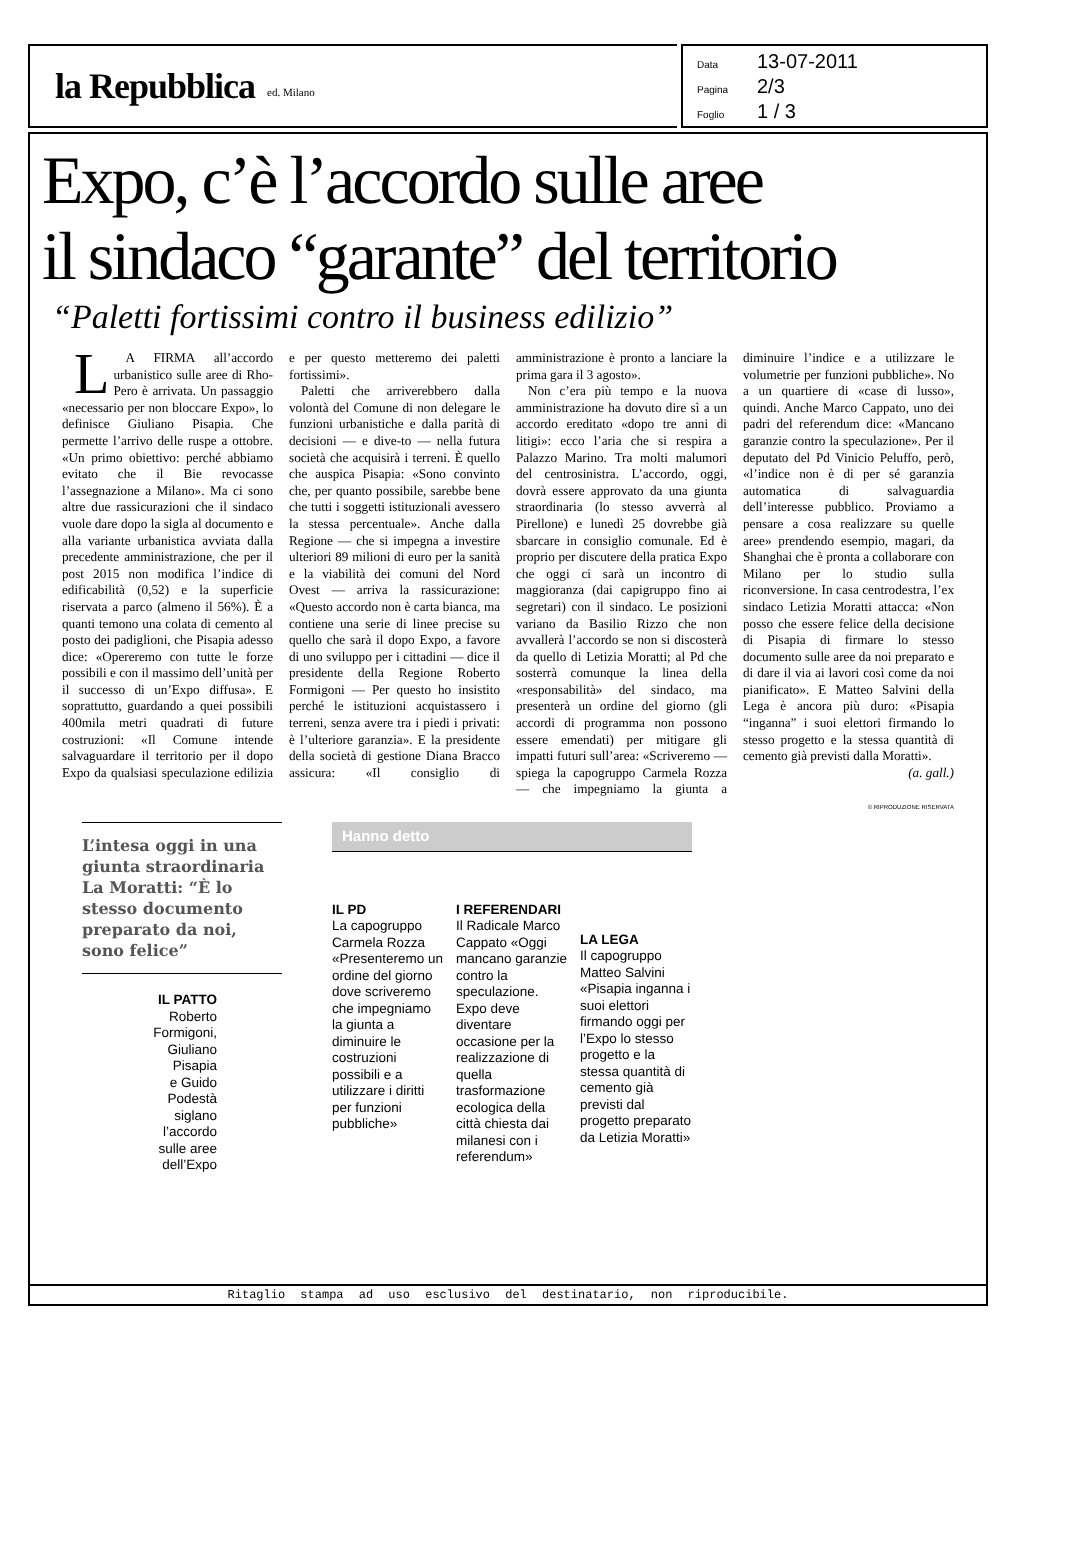la Repubblica ed. Milano
Data 13-07-2011
Pagina 2/3
Foglio 1 / 3
Expo, c’è l’accordo sulle aree
il sindaco “garante” del territorio
“Paletti fortissimi contro il business edilizio”
LA FIRMA all’accordo urbanistico sulle aree di Rho-Pero è arrivata. Un passaggio «necessario per non bloccare Expo», lo definisce Giuliano Pisapia. Che permette l’arrivo delle ruspe a ottobre. «Un primo obiettivo: perché abbiamo evitato che il Bie revocasse l’assegnazione a Milano». Ma ci sono altre due rassicurazioni che il sindaco vuole dare dopo la sigla al documento e alla variante urbanistica avviata dalla precedente amministrazione, che per il post 2015 non modifica l’indice di edificabilità (0,52) e la superficie riservata a parco (almeno il 56%). È a quanti temono una colata di cemento al posto dei padiglioni, che Pisapia adesso dice: «Opereremo con tutte le forze possibili e con il massimo dell’unità per il successo di un’Expo diffusa». E soprattutto, guardando a quei possibili 400mila metri quadrati di future costruzioni: «Il Comune intende salvaguardare il territorio per il dopo Expo da qualsiasi speculazione edilizia e per questo metteremo dei paletti fortissimi».
Paletti che arriverebbero dalla volontà del Comune di non delegare le funzioni urbanistiche e dalla parità di decisioni — e dive-to — nella futura società che acquisirà i terreni. È quello che auspica Pisapia: «Sono convinto che, per quanto possibile, sarebbe bene che tutti i soggetti istituzionali avessero la stessa percentuale». Anche dalla Regione — che si impegna a investire ulteriori 89 milioni di euro per la sanità e la viabilità dei comuni del Nord Ovest — arriva la rassicurazione: «Questo accordo non è carta bianca, ma contiene una serie di linee precise su quello che sarà il dopo Expo, a favore di uno sviluppo per i cittadini — dice il presidente della Regione Roberto Formigoni — Per questo ho insistito perché le istituzioni acquistassero i terreni, senza avere tra i piedi i privati: è l’ulteriore garanzia». E la presidente della società di gestione Diana Bracco assicura: «Il consiglio di amministrazione è pronto a lanciare la prima gara il 3 agosto».
Non c’era più tempo e la nuova amministrazione ha dovuto dire sì a un accordo ereditato «dopo tre anni di litigi»: ecco l’aria che si respira a Palazzo Marino. Tra molti malumori del centrosinistra. L’accordo, oggi, dovrà essere approvato da una giunta straordinaria (lo stesso avverrà al Pirellone) e lunedì 25 dovrebbe già sbarcare in consiglio comunale. Ed è proprio per discutere della pratica Expo che oggi ci sarà un incontro di maggioranza (dai capigruppo fino ai segretari) con il sindaco. Le posizioni variano da Basilio Rizzo che non avvallerà l’accordo se non si discosterà da quello di Letizia Moratti; al Pd che sosterrà comunque la linea della «responsabilità» del sindaco, ma presenterà un ordine del giorno (gli accordi di programma non possono essere emendati) per mitigare gli impatti futuri sull’area: «Scriveremo — spiega la capogruppo Carmela Rozza — che impegniamo la giunta a diminuire l’indice e a utilizzare le volumetrie per funzioni pubbliche». No a un quartiere di «case di lusso», quindi. Anche Marco Cappato, uno dei padri del referendum dice: «Mancano garanzie contro la speculazione». Per il deputato del Pd Vinicio Peluffo, però, «l’indice non è di per sé garanzia automatica di salvaguardia dell’interesse pubblico. Proviamo a pensare a cosa realizzare su quelle aree» prendendo esempio, magari, da Shanghai che è pronta a collaborare con Milano per lo studio sulla riconversione. In casa centrodestra, l’ex sindaco Letizia Moratti attacca: «Non posso che essere felice della decisione di Pisapia di firmare lo stesso documento sulle aree da noi preparato e di dare il via ai lavori così come da noi pianificato». E Matteo Salvini della Lega è ancora più duro: «Pisapia “inganna” i suoi elettori firmando lo stesso progetto e la stessa quantità di cemento già previsti dalla Moratti».
(a. gall.)
© RIPRODUZIONE RISERVATA
L’intesa oggi in una giunta straordinaria La Moratti: “È lo stesso documento preparato da noi, sono felice”
IL PATTO
Roberto
Formigoni,
Giuliano
Pisapia
e Guido
Podestà
siglano
l’accordo
sulle aree
dell’Expo
Hanno detto
IL PD
La capogruppo Carmela Rozza «Presenteremo un ordine del giorno dove scriveremo che impegniamo la giunta a diminuire le costruzioni possibili e a utilizzare i diritti per funzioni pubbliche»
I REFERENDARI
Il Radicale Marco Cappato «Oggi mancano garanzie contro la speculazione. Expo deve diventare occasione per la realizzazione di quella trasformazione ecologica della città chiesta dai milanesi con i referendum»
LA LEGA
Il capogruppo Matteo Salvini «Pisapia inganna i suoi elettori firmando oggi per l’Expo lo stesso progetto e la stessa quantità di cemento già previsti dal progetto preparato da Letizia Moratti»
Ritaglio stampa ad uso esclusivo del destinatario, non riproducibile.